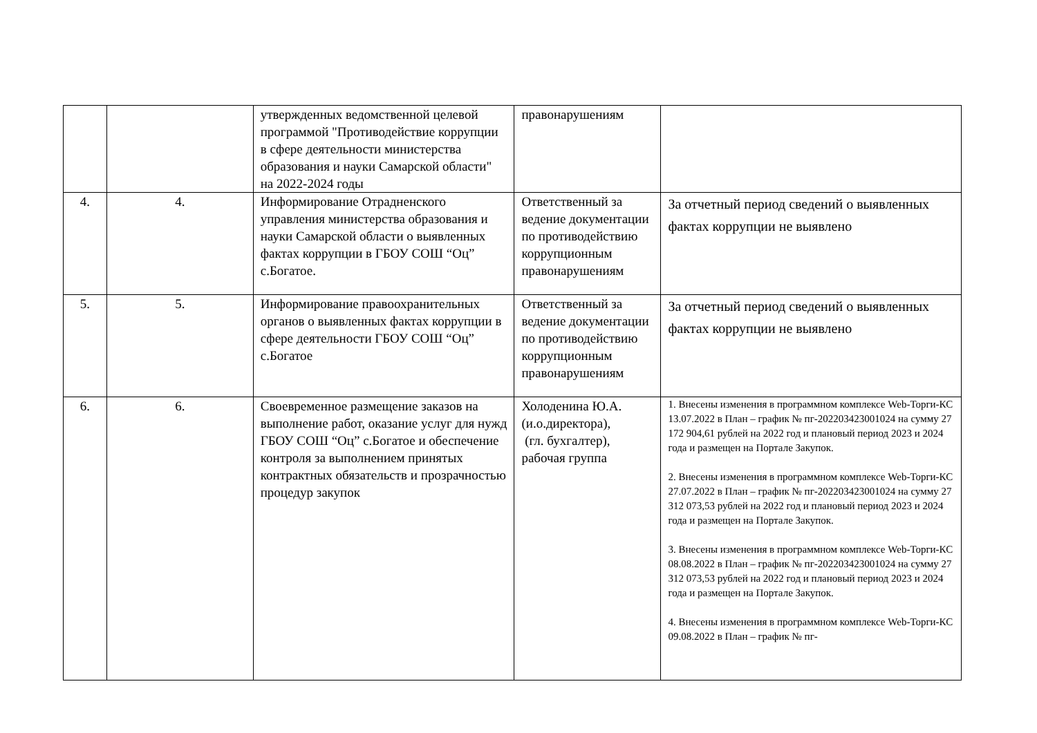| | | утвержденных ведомственной целевой программой "Противодействие коррупции в сфере деятельности министерства образования и науки Самарской области" на 2022-2024 годы | правонарушениям | |
| 4. | 4. | Информирование Отрадненского управления министерства образования и науки Самарской области о выявленных фактах коррупции в ГБОУ СОШ “Оц” с.Богатое. | Ответственный за ведение документации по противодействию коррупционным правонарушениям | За отчетный период сведений о выявленных фактах коррупции не выявлено |
| 5. | 5. | Информирование правоохранительных органов о выявленных фактах коррупции в сфере деятельности ГБОУ СОШ “Оц” с.Богатое | Ответственный за ведение документации по противодействию коррупционным правонарушениям | За отчетный период сведений о выявленных фактах коррупции не выявлено |
| 6. | 6. | Своевременное размещение заказов на выполнение работ, оказание услуг для нужд ГБОУ СОШ “Оц” с.Богатое и обеспечение контроля за выполнением принятых контрактных обязательств и прозрачностью процедур закупок | Холоденина Ю.А. (и.о.директора), (гл. бухгалтер), рабочая группа | 1. Внесены изменения в программном комплексе Web-Торги-КС 13.07.2022 в План – график № пг-202203423001024 на сумму 27 172 904,61 рублей на 2022 год и плановый период 2023 и 2024 года и размещен на Портале Закупок. 2. Внесены изменения в программном комплексе Web-Торги-КС 27.07.2022 в План – график № пг-202203423001024 на сумму 27 312 073,53 рублей на 2022 год и плановый период 2023 и 2024 года и размещен на Портале Закупок. 3. Внесены изменения в программном комплексе Web-Торги-КС 08.08.2022 в План – график № пг-202203423001024 на сумму 27 312 073,53 рублей на 2022 год и плановый период 2023 и 2024 года и размещен на Портале Закупок. 4. Внесены изменения в программном комплексе Web-Торги-КС 09.08.2022 в План – график № пг- |